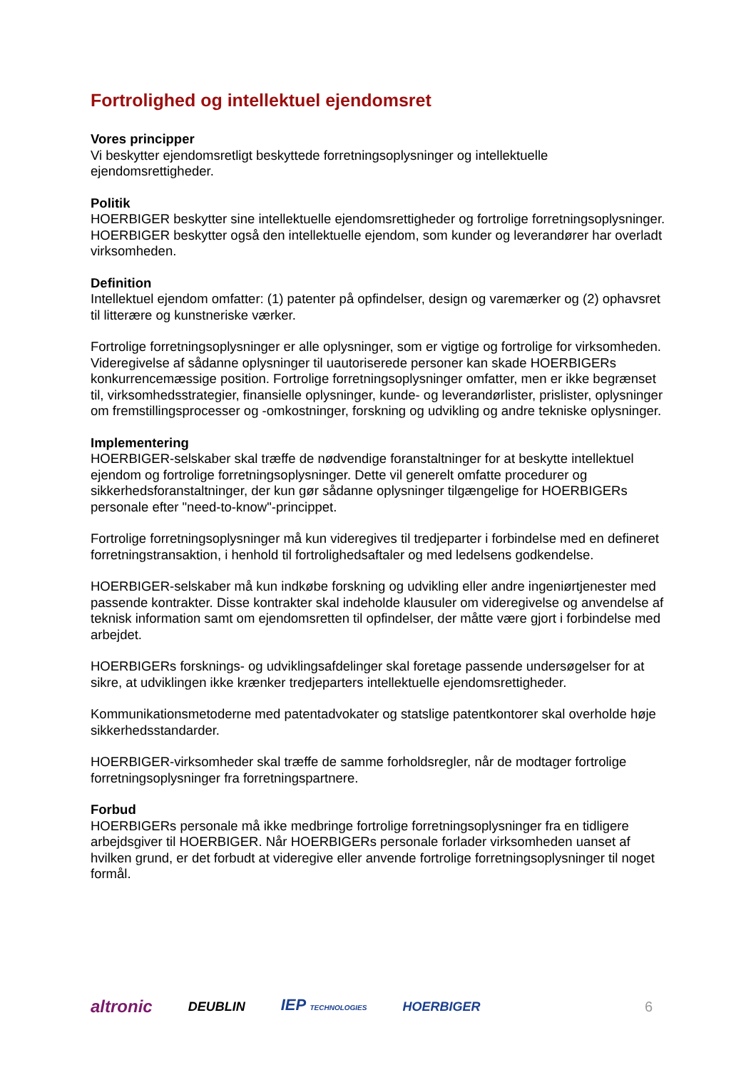Fortrolighed og intellektuel ejendomsret
Vores principper
Vi beskytter ejendomsretligt beskyttede forretningsoplysninger og intellektuelle ejendomsrettigheder.
Politik
HOERBIGER beskytter sine intellektuelle ejendomsrettigheder og fortrolige forretningsoplysninger. HOERBIGER beskytter også den intellektuelle ejendom, som kunder og leverandører har overladt virksomheden.
Definition
Intellektuel ejendom omfatter: (1) patenter på opfindelser, design og varemærker og (2) ophavsret til litterære og kunstneriske værker.
Fortrolige forretningsoplysninger er alle oplysninger, som er vigtige og fortrolige for virksomheden. Videregivelse af sådanne oplysninger til uautoriserede personer kan skade HOERBIGERs konkurrencemæssige position. Fortrolige forretningsoplysninger omfatter, men er ikke begrænset til, virksomhedsstrategier, finansielle oplysninger, kunde- og leverandørlister, prislister, oplysninger om fremstillingsprocesser og -omkostninger, forskning og udvikling og andre tekniske oplysninger.
Implementering
HOERBIGER-selskaber skal træffe de nødvendige foranstaltninger for at beskytte intellektuel ejendom og fortrolige forretningsoplysninger. Dette vil generelt omfatte procedurer og sikkerhedsforanstaltninger, der kun gør sådanne oplysninger tilgængelige for HOERBIGERs personale efter "need-to-know"-princippet.
Fortrolige forretningsoplysninger må kun videregives til tredjeparter i forbindelse med en defineret forretningstransaktion, i henhold til fortrolighedsaftaler og med ledelsens godkendelse.
HOERBIGER-selskaber må kun indkøbe forskning og udvikling eller andre ingeniørtjenester med passende kontrakter. Disse kontrakter skal indeholde klausuler om videregivelse og anvendelse af teknisk information samt om ejendomsretten til opfindelser, der måtte være gjort i forbindelse med arbejdet.
HOERBIGERs forsknings- og udviklingsafdelinger skal foretage passende undersøgelser for at sikre, at udviklingen ikke krænker tredjeparters intellektuelle ejendomsrettigheder.
Kommunikationsmetoderne med patentadvokater og statslige patentkontorer skal overholde høje sikkerhedsstandarder.
HOERBIGER-virksomheder skal træffe de samme forholdsregler, når de modtager fortrolige forretningsoplysninger fra forretningspartnere.
Forbud
HOERBIGERs personale må ikke medbringe fortrolige forretningsoplysninger fra en tidligere arbejdsgiver til HOERBIGER. Når HOERBIGERs personale forlader virksomheden uanset af hvilken grund, er det forbudt at videregive eller anvende fortrolige forretningsoplysninger til noget formål.
altronic DEUBLIN IEP TECHNOLOGIES HOERBIGER 6